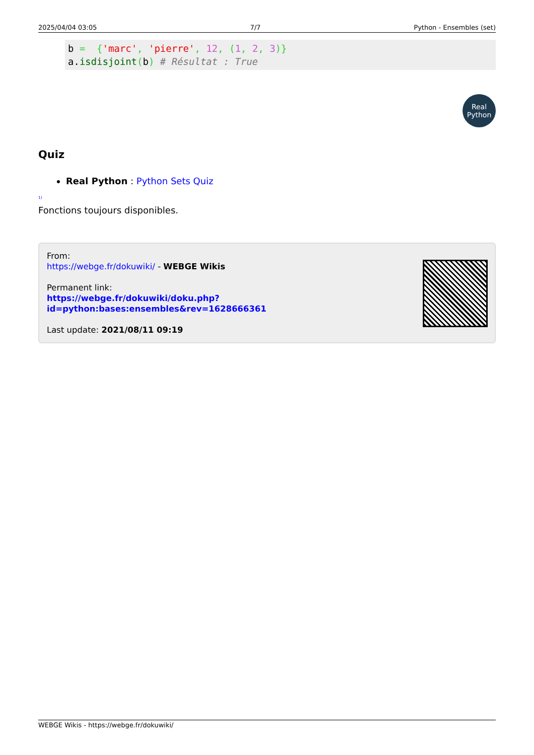2025/04/04 03:05 7/7 Python - Ensembles (set)
b =  {'marc', 'pierre', 12, (1, 2, 3)}
a.isdisjoint(b) # Résultat : True
Real
Python
Quiz
Real Python : Python Sets Quiz
<sup>1)</sup>
Fonctions toujours disponibles.
From:
https://webge.fr/dokuwiki/ - WEBGE Wikis
Permanent link:
https://webge.fr/dokuwiki/doku.php?id=python:bases:ensembles&rev=1628666361
Last update: 2021/08/11 09:19
WEBGE Wikis - https://webge.fr/dokuwiki/